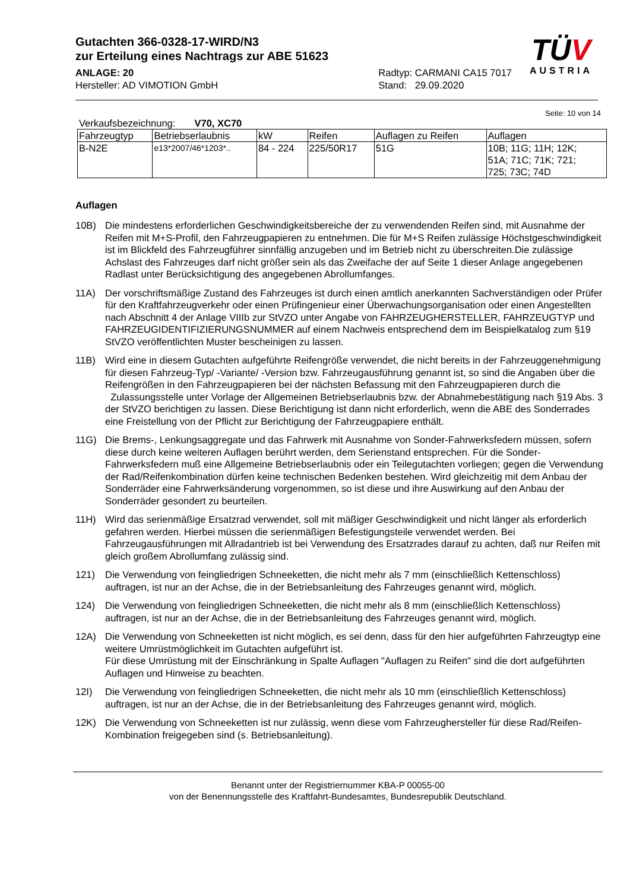Gutachten 366-0328-17-WIRD/N3
zur Erteilung eines Nachtrags zur ABE 51623
ANLAGE: 20
Hersteller: AD VIMOTION GmbH
Radtyp: CARMANI CA15 7017
Stand: 29.09.2020
TÜV
AUSTRIA
Seite: 10 von 14
Verkaufsbezeichnung: V70, XC70
| Fahrzeugtyp | Betriebserlaubnis | kW | Reifen | Auflagen zu Reifen | Auflagen |
| --- | --- | --- | --- | --- | --- |
| B-N2E | e13*2007/46*1203*.. | 84 - 224 | 225/50R17 | 51G | 10B; 11G; 11H; 12K; 51A; 71C; 71K; 721; 725; 73C; 74D |
Auflagen
10B) Die mindestens erforderlichen Geschwindigkeitsbereiche der zu verwendenden Reifen sind, mit Ausnahme der Reifen mit M+S-Profil, den Fahrzeugpapieren zu entnehmen. Die für M+S Reifen zulässige Höchstgeschwindigkeit ist im Blickfeld des Fahrzeugführer sinnfällig anzugeben und im Betrieb nicht zu überschreiten.Die zulässige Achslast des Fahrzeuges darf nicht größer sein als das Zweifache der auf Seite 1 dieser Anlage angegebenen Radlast unter Berücksichtigung des angegebenen Abrollumfanges.
11A) Der vorschriftsmäßige Zustand des Fahrzeuges ist durch einen amtlich anerkannten Sachverständigen oder Prüfer für den Kraftfahrzeugverkehr oder einen Prüfingenieur einer Überwachungsorganisation oder einen Angestellten nach Abschnitt 4 der Anlage VIIIb zur StVZO unter Angabe von FAHRZEUGHERSTELLER, FAHRZEUGTYP und FAHRZEUGIDENTIFIZIERUNGSNUMMER auf einem Nachweis entsprechend dem im Beispielkatalog zum §19 StVZO veröffentlichten Muster bescheinigen zu lassen.
11B) Wird eine in diesem Gutachten aufgeführte Reifengröße verwendet, die nicht bereits in der Fahrzeuggenehmigung für diesen Fahrzeug-Typ/ -Variante/ -Version bzw. Fahrzeugausführung genannt ist, so sind die Angaben über die Reifengrößen in den Fahrzeugpapieren bei der nächsten Befassung mit den Fahrzeugpapieren durch die Zulassungsstelle unter Vorlage der Allgemeinen Betriebserlaubnis bzw. der Abnahmebestätigung nach §19 Abs. 3 der StVZO berichtigen zu lassen. Diese Berichtigung ist dann nicht erforderlich, wenn die ABE des Sonderrades eine Freistellung von der Pflicht zur Berichtigung der Fahrzeugpapiere enthält.
11G) Die Brems-, Lenkungsaggregate und das Fahrwerk mit Ausnahme von Sonder-Fahrwerksfedern müssen, sofern diese durch keine weiteren Auflagen berührt werden, dem Serienstand entsprechen. Für die Sonder-Fahrwerksfedern muß eine Allgemeine Betriebserlaubnis oder ein Teilegutachten vorliegen; gegen die Verwendung der Rad/Reifenkombination dürfen keine technischen Bedenken bestehen. Wird gleichzeitig mit dem Anbau der Sonderräder eine Fahrwerksänderung vorgenommen, so ist diese und ihre Auswirkung auf den Anbau der Sonderräder gesondert zu beurteilen.
11H) Wird das serienmäßige Ersatzrad verwendet, soll mit mäßiger Geschwindigkeit und nicht länger als erforderlich gefahren werden. Hierbei müssen die serienmäßigen Befestigungsteile verwendet werden. Bei Fahrzeugausführungen mit Allradantrieb ist bei Verwendung des Ersatzrades darauf zu achten, daß nur Reifen mit gleich großem Abrollumfang zulässig sind.
121) Die Verwendung von feingliedrigen Schneeketten, die nicht mehr als 7 mm (einschließlich Kettenschloss) auftragen, ist nur an der Achse, die in der Betriebsanleitung des Fahrzeuges genannt wird, möglich.
124) Die Verwendung von feingliedrigen Schneeketten, die nicht mehr als 8 mm (einschließlich Kettenschloss) auftragen, ist nur an der Achse, die in der Betriebsanleitung des Fahrzeuges genannt wird, möglich.
12A) Die Verwendung von Schneeketten ist nicht möglich, es sei denn, dass für den hier aufgeführten Fahrzeugtyp eine weitere Umrüstmöglichkeit im Gutachten aufgeführt ist.
Für diese Umrüstung mit der Einschränkung in Spalte Auflagen "Auflagen zu Reifen" sind die dort aufgeführten Auflagen und Hinweise zu beachten.
12I) Die Verwendung von feingliedrigen Schneeketten, die nicht mehr als 10 mm (einschließlich Kettenschloss) auftragen, ist nur an der Achse, die in der Betriebsanleitung des Fahrzeuges genannt wird, möglich.
12K) Die Verwendung von Schneeketten ist nur zulässig, wenn diese vom Fahrzeughersteller für diese Rad/Reifen-Kombination freigegeben sind (s. Betriebsanleitung).
Benannt unter der Registriernummer KBA-P 00055-00
von der Benennungsstelle des Kraftfahrt-Bundesamtes, Bundesrepublik Deutschland.